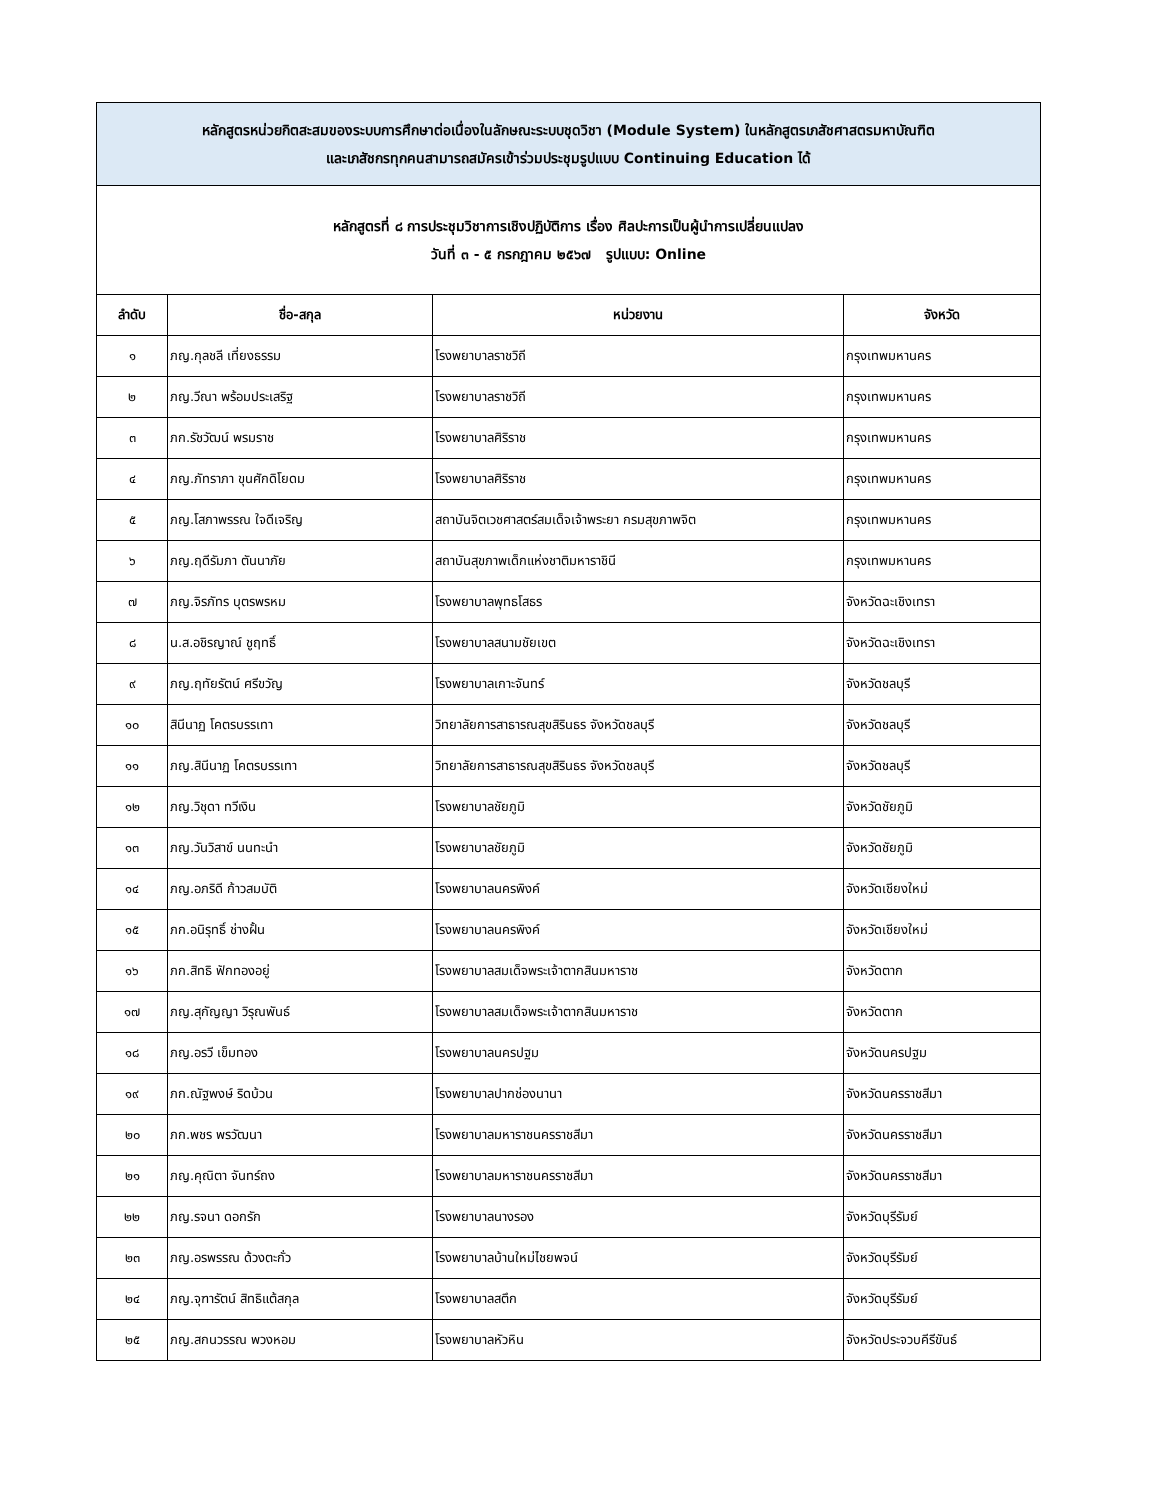| หลักสูตรหน่วยกิตสะสมของระบบการศึกษาต่อเนื่องในลักษณะระบบชุดวิชา (Module System) ในหลักสูตรเภสัชศาสตรมหาบัณฑิต และเภสัชกรทุกคนสามารถสมัครเข้าร่วมประชุมรูปแบบ Continuing Education ได้ | | | |
| หลักสูตรที่ ๘ การประชุมวิชาการเชิงปฏิบัติการ เรื่อง ศิลปะการเป็นผู้นำการเปลี่ยนแปลง วันที่ ๓ - ๕ กรกฎาคม ๒๕๖๗ รูปแบบ: Online | | | |
| ลำดับ | ชื่อ-สกุล | หน่วยงาน | จังหวัด |
| ๑ | ภญ.กุลชลี เที่ยงธรรม | โรงพยาบาลราชวิถี | กรุงเทพมหานคร |
| ๒ | ภญ.วีณา พร้อมประเสริฐ | โรงพยาบาลราชวิถี | กรุงเทพมหานคร |
| ๓ | ภก.รัชวัฒน์ พรมราช | โรงพยาบาลศิริราช | กรุงเทพมหานคร |
| ๔ | ภญ.ภัทราภา ขุนศักดิโยดม | โรงพยาบาลศิริราช | กรุงเทพมหานคร |
| ๕ | ภญ.โสภาพรรณ ใจดีเจริญ | สถาบันจิตเวชศาสตร์สมเด็จเจ้าพระยา กรมสุขภาพจิต | กรุงเทพมหานคร |
| ๖ | ภญ.ฤดีรัมภา ตันนาภัย | สถาบันสุขภาพเด็กแห่งชาติมหาราชินี | กรุงเทพมหานคร |
| ๗ | ภญ.จิรภัทร บุตรพรหม | โรงพยาบาลพุทธโสธร | จังหวัดฉะเชิงเทรา |
| ๘ | น.ส.อชิรญาณ์ ชูฤทธิ์ | โรงพยาบาลสนามชัยเขต | จังหวัดฉะเชิงเทรา |
| ๙ | ภญ.ฤทัยรัตน์ ศรีขวัญ | โรงพยาบาลเกาะจันทร์ | จังหวัดชลบุรี |
| ๑๐ | สินีนาฏ โคตรบรรเทา | วิทยาลัยการสาธารณสุขสิรินธร จังหวัดชลบุรี | จังหวัดชลบุรี |
| ๑๑ | ภญ.สินีนาฏ โคตรบรรเทา | วิทยาลัยการสาธารณสุขสิรินธร จังหวัดชลบุรี | จังหวัดชลบุรี |
| ๑๒ | ภญ.วิชุดา ทวีเงิน | โรงพยาบาลชัยภูมิ | จังหวัดชัยภูมิ |
| ๑๓ | ภญ.วันวิสาข์ นนทะนำ | โรงพยาบาลชัยภูมิ | จังหวัดชัยภูมิ |
| ๑๔ | ภญ.อภริดี ก้าวสมบัติ | โรงพยาบาลนครพิงค์ | จังหวัดเชียงใหม่ |
| ๑๕ | ภก.อนิรุทธิ์ ช่างฝั้น | โรงพยาบาลนครพิงค์ | จังหวัดเชียงใหม่ |
| ๑๖ | ภก.สิทธิ ฟักทองอยู่ | โรงพยาบาลสมเด็จพระเจ้าตากสินมหาราช | จังหวัดตาก |
| ๑๗ | ภญ.สุกัญญา วิรุณพันธ์ | โรงพยาบาลสมเด็จพระเจ้าตากสินมหาราช | จังหวัดตาก |
| ๑๘ | ภญ.อรวี เข็มทอง | โรงพยาบาลนครปฐม | จังหวัดนครปฐม |
| ๑๙ | ภก.ณัฐพงษ์ ริดบ้วน | โรงพยาบาลปากช่องนานา | จังหวัดนครราชสีมา |
| ๒๐ | ภก.พชร พรวัฒนา | โรงพยาบาลมหาราชนครราชสีมา | จังหวัดนครราชสีมา |
| ๒๑ | ภญ.คุณิตา จันทร์ถง | โรงพยาบาลมหาราชนครราชสีมา | จังหวัดนครราชสีมา |
| ๒๒ | ภญ.รจนา ดอกรัก | โรงพยาบาลนางรอง | จังหวัดบุรีรัมย์ |
| ๒๓ | ภญ.อรพรรณ ด้วงตะกั่ว | โรงพยาบาลบ้านใหม่ไชยพจน์ | จังหวัดบุรีรัมย์ |
| ๒๔ | ภญ.จุฑารัตน์ สิทธิแต้สกุล | โรงพยาบาลสตึก | จังหวัดบุรีรัมย์ |
| ๒๕ | ภญ.สกนวรรณ พวงหอม | โรงพยาบาลหัวหิน | จังหวัดประจวบคีรีขันธ์ |